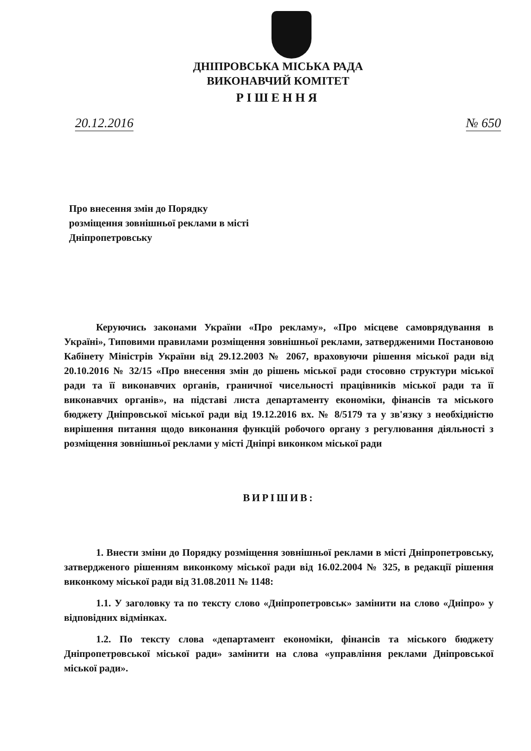ДНІПРОВСЬКА МІСЬКА РАДА
ВИКОНАВЧИЙ КОМІТЕТ
РІШЕННЯ
20.12.2016 № 650
Про внесення змін до Порядку розміщення зовнішньої реклами в місті Дніпропетровську
Керуючись законами України «Про рекламу», «Про місцеве самоврядування в Україні», Типовими правилами розміщення зовнішньої реклами, затвердженими Постановою Кабінету Міністрів України від 29.12.2003 № 2067, враховуючи рішення міської ради від 20.10.2016 № 32/15 «Про внесення змін до рішень міської ради стосовно структури міської ради та її виконавчих органів, граничної чисельності працівників міської ради та її виконавчих органів», на підставі листа департаменту економіки, фінансів та міського бюджету Дніпровської міської ради від 19.12.2016 вх. № 8/5179 та у зв'язку з необхідністю вирішення питання щодо виконання функцій робочого органу з регулювання діяльності з розміщення зовнішньої реклами у місті Дніпрі виконком міської ради
ВИРІШИВ:
1. Внести зміни до Порядку розміщення зовнішньої реклами в місті Дніпропетровську, затвердженого рішенням виконкому міської ради від 16.02.2004 № 325, в редакції рішення виконкому міської ради від 31.08.2011 № 1148:
1.1. У заголовку та по тексту слово «Дніпропетровськ» замінити на слово «Дніпро» у відповідних відмінках.
1.2. По тексту слова «департамент економіки, фінансів та міського бюджету Дніпропетровської міської ради» замінити на слова «управління реклами Дніпровської міської ради».